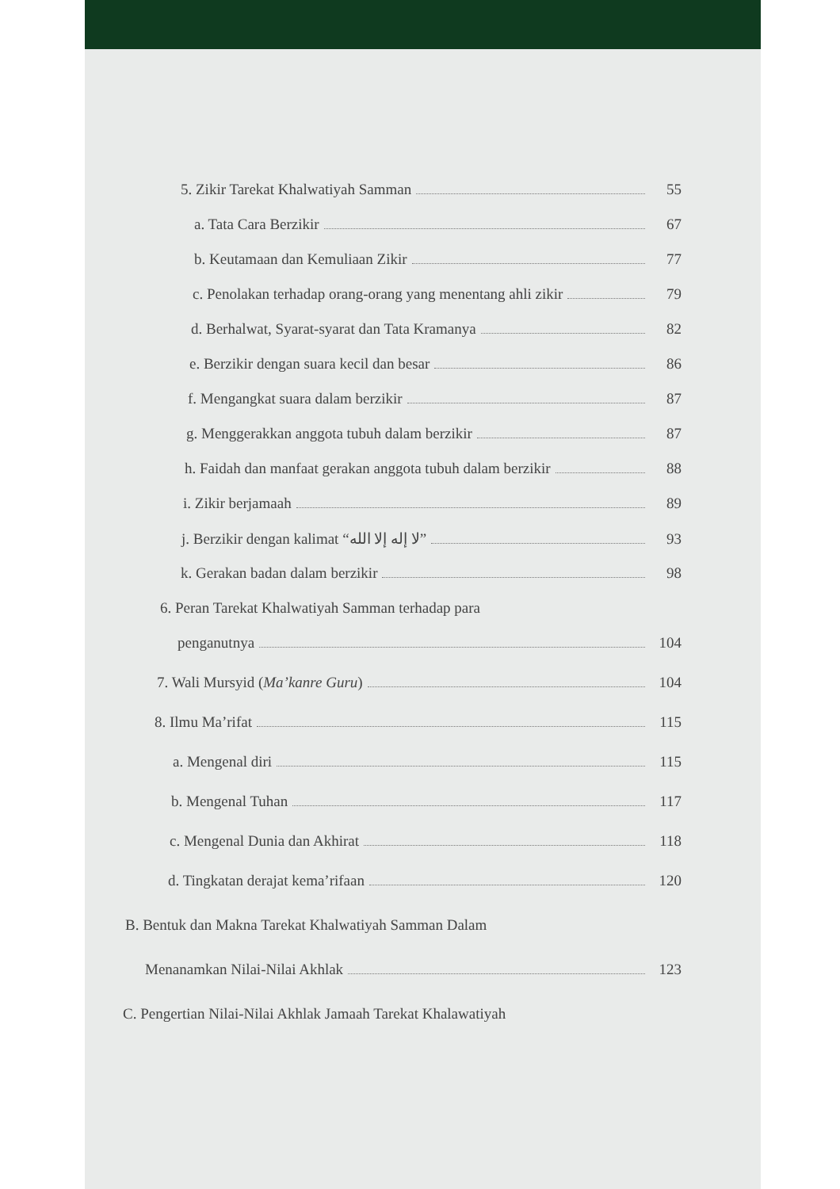5. Zikir Tarekat Khalwatiyah Samman 55
a. Tata Cara Berzikir 67
b. Keutamaan dan Kemuliaan Zikir 77
c. Penolakan terhadap orang-orang yang menentang ahli zikir 79
d. Berhalwat, Syarat-syarat dan Tata Kramanya 82
e. Berzikir dengan suara kecil dan besar 86
f. Mengangkat suara dalam berzikir 87
g. Menggerakkan anggota tubuh dalam berzikir 87
h. Faidah dan manfaat gerakan anggota tubuh dalam berzikir 88
i. Zikir berjamaah 89
j. Berzikir dengan kalimat “لا إله إلا الله” 93
k. Gerakan badan dalam berzikir 98
6. Peran Tarekat Khalwatiyah Samman terhadap para
penganutnya 104
7. Wali Mursyid (Ma’kanre Guru) 104
8. Ilmu Ma’rifat 115
a. Mengenal diri 115
b. Mengenal Tuhan 117
c. Mengenal Dunia dan Akhirat 118
d. Tingkatan derajat kema’rifaan 120
B. Bentuk dan Makna Tarekat Khalwatiyah Samman Dalam
Menanamkan Nilai-Nilai Akhlak 123
C. Pengertian Nilai-Nilai Akhlak Jamaah Tarekat Khalawatiyah